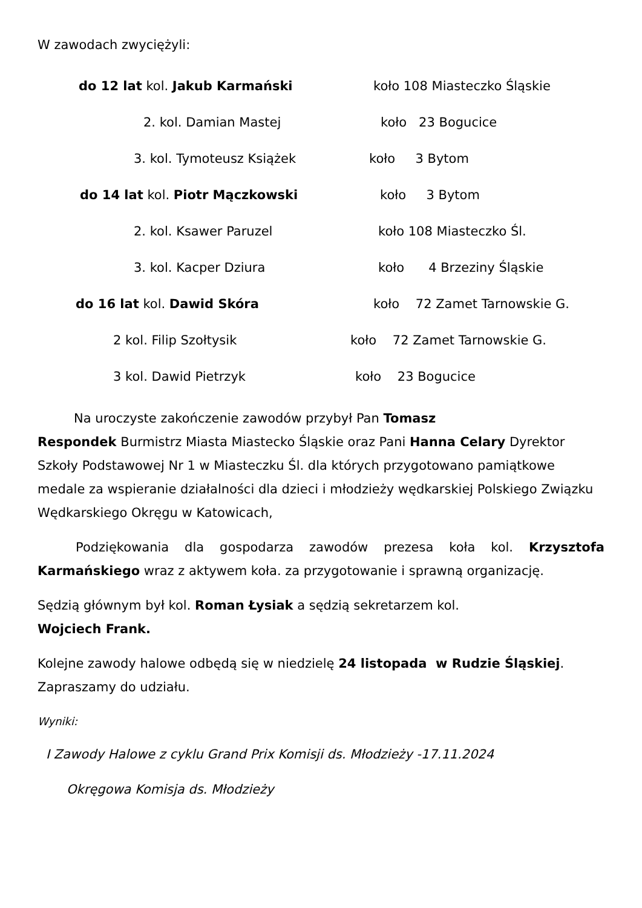W zawodach zwyciężyli:
do 12 lat kol. Jakub Karmański koło 108 Miasteczko Śląskie
2. kol. Damian Mastej koło 23 Bogucice
3. kol. Tymoteusz Książek koło 3 Bytom
do 14 lat kol. Piotr Mączkowski koło 3 Bytom
2. kol. Ksawer Paruzel koło 108 Miasteczko Śl.
3. kol. Kacper Dziura koło 4 Brzeziny Śląskie
do 16 lat kol. Dawid Skóra koło 72 Zamet Tarnowskie G.
2 kol. Filip Szołtysik koło 72 Zamet Tarnowskie G.
3 kol. Dawid Pietrzyk koło 23 Bogucice
Na uroczyste zakończenie zawodów przybył Pan Tomasz
Respondek Burmistrz Miasta Miastecko Śląskie oraz Pani Hanna Celary Dyrektor Szkoły Podstawowej Nr 1 w Miasteczku Śl. dla których przygotowano pamiątkowe medale za wspieranie działalności dla dzieci i młodzieży wędkarskiej Polskiego Związku Wędkarskiego Okręgu w Katowicach,
Podziękowania dla gospodarza zawodów prezesa koła kol. Krzysztofa Karmańskiego wraz z aktywem koła. za przygotowanie i sprawną organizację.
Sędzią głównym był kol. Roman Łysiak a sędzią sekretarzem kol.
Wojciech Frank.
Kolejne zawody halowe odbędą się w niedzielę 24 listopada w Rudzie Śląskiej. Zapraszamy do udziału.
Wyniki:
I Zawody Halowe z cyklu Grand Prix Komisji ds. Młodzieży -17.11.2024
Okręgowa Komisja ds. Młodzieży